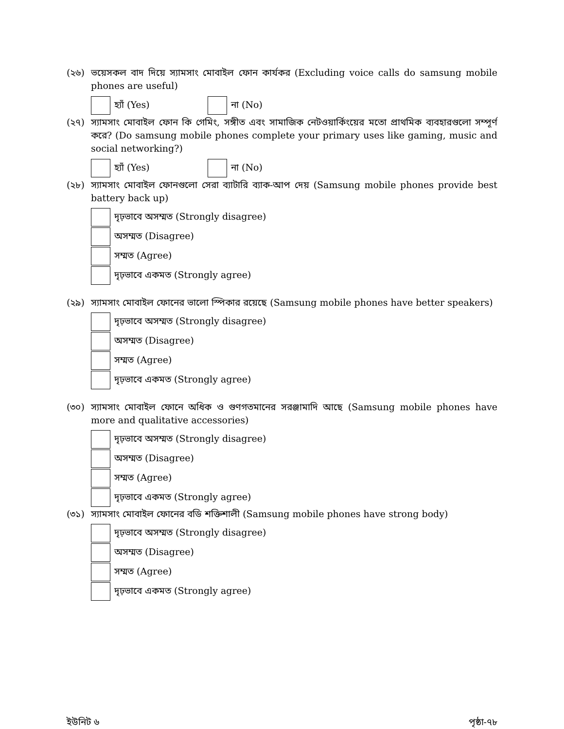(২৬) ভয়েসকল বাদ দিয়ে স্যামসাং মোবাইল ফোন কার্যকর (Excluding voice calls do samsung mobile phones are useful)
হ্যাঁ (Yes) না (No)
(২৭) স্যামসাং মোবাইল ফোন কি গেমিং, সঙ্গীত এবং সামাজিক নেটওয়ার্কিংয়ের মতো প্রাথমিক ব্যবহারগুলো সম্পূর্ণ করে? (Do samsung mobile phones complete your primary uses like gaming, music and social networking?)
হ্যাঁ (Yes) না (No)
(২৮) স্যামসাং মোবাইল ফোনগুলো সেরা ব্যাটারি ব্যাক-আপ দেয় (Samsung mobile phones provide best battery back up)
দৃঢ়ভাবে অসম্মত (Strongly disagree)
অসম্মত (Disagree)
সম্মত (Agree)
দৃঢ়ভাবে একমত (Strongly agree)
(২৯) স্যামসাং মোবাইল ফোনের ভালো স্পিকার রয়েছে (Samsung mobile phones have better speakers)
দৃঢ়ভাবে অসম্মত (Strongly disagree)
অসম্মত (Disagree)
সম্মত (Agree)
দৃঢ়ভাবে একমত (Strongly agree)
(৩০) স্যামসাং মোবাইল ফোনে অধিক ও গুণগতমানের সরঞ্জামাদি আছে (Samsung mobile phones have more and qualitative accessories)
দৃঢ়ভাবে অসম্মত (Strongly disagree)
অসম্মত (Disagree)
সম্মত (Agree)
দৃঢ়ভাবে একমত (Strongly agree)
(৩১) স্যামসাং মোবাইল ফোনের বডি শক্তিশালী (Samsung mobile phones have strong body)
দৃঢ়ভাবে অসম্মত (Strongly disagree)
অসম্মত (Disagree)
সম্মত (Agree)
দৃঢ়ভাবে একমত (Strongly agree)
ইউনিট ৬ পৃষ্ঠা-৭৮